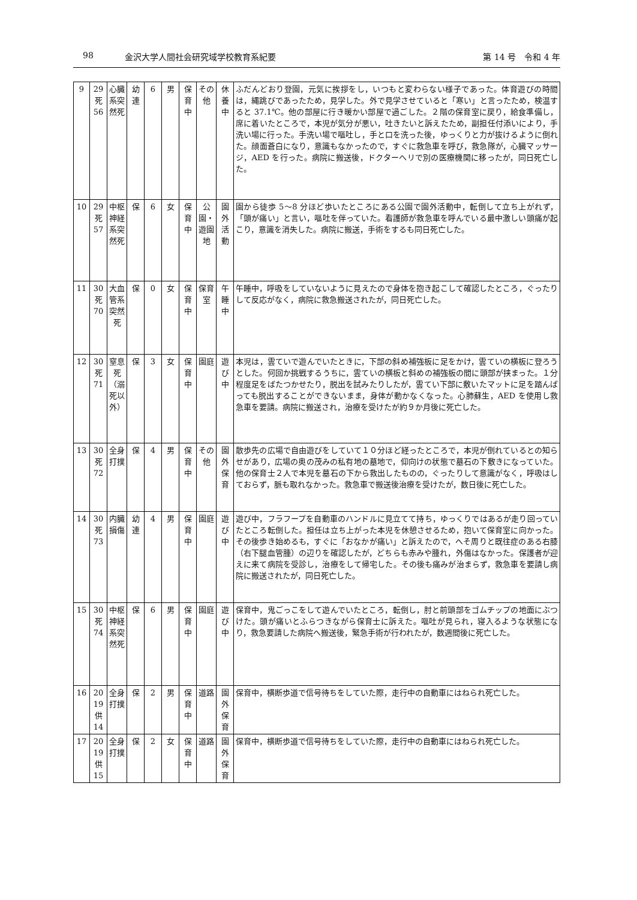98 金沢大学人間社会研究域学校教育系紀要 第 14 号　令和 4 年
| 9 | 29 死 56 | 心臓系突然死 | 幼連 | 6 | 男 | 保育中 | その他 | 休養中 | ふだんどおり登園，元気に挨拶をし，いつもと変わらない様子であった。体育遊びの時間は，縄跳びであったため，見学した。外で見学させていると「寒い」と言ったため，検温すると 37.1℃。他の部屋に行き暖かい部屋で過ごした。２階の保育室に戻り，給食準備し，席に着いたところで，本児が気分が悪い，吐きたいと訴えたため，副担任付添いにより，手洗い場に行った。手洗い場で嘔吐し，手と口を洗った後，ゆっくりと力が抜けるように倒れた。顔面蒼白になり，意識もなかったので，すぐに救急車を呼び，救急隊が，心臓マッサージ，AED を行った。病院に搬送後，ドクターヘリで別の医療機関に移ったが，同日死亡した。 |
| 10 | 29 死 57 | 中枢神経系突然死 | 保 | 6 | 女 | 保育中 | 公園・遊園地 | 園外活動 | 園から徒歩 5〜8 分ほど歩いたところにある公園で園外活動中，転倒して立ち上がれず，「頭が痛い」と言い，嘔吐を伴っていた。看護師が救急車を呼んでいる最中激しい頭痛が起こり，意識を消失した。病院に搬送，手術をするも同日死亡した。 |
| 11 | 30 死 70 | 大血管系突然死 | 保 | 0 | 女 | 保育中 | 保育室 | 午睡中 | 午睡中，呼吸をしていないように見えたので身体を抱き起こして確認したところ，ぐったりして反応がなく，病院に救急搬送されたが，同日死亡した。 |
| 12 | 30 死 71 | 窒息死（溺死以外） | 保 | 3 | 女 | 保育中 | 園庭 | 遊び中 | 本児は，雲ていで遊んでいたときに，下部の斜め補強板に足をかけ，雲ていの横板に登ろうとした。何回か挑戦するうちに，雲ていの横板と斜めの補強板の間に頭部が挟まった。１分程度足をばたつかせたり，脱出を試みたりしたが，雲てい下部に敷いたマットに足を踏んばっても脱出することができないまま，身体が動かなくなった。心肺蘇生，AED を使用し救急車を要請。病院に搬送され，治療を受けたが約９か月後に死亡した。 |
| 13 | 30 死 72 | 全身打撲 | 保 | 4 | 男 | 保育中 | その他 | 園外保育 | 散歩先の広場で自由遊びをしていて１０分ほど経ったところで，本児が倒れているとの知らせがあり，広場の奥の茂みの私有地の墓地で，仰向けの状態で墓石の下敷きになっていた。他の保育士２人で本児を墓石の下から救出したものの，ぐったりして意識がなく，呼吸はしておらず，脈も取れなかった。救急車で搬送後治療を受けたが，数日後に死亡した。 |
| 14 | 30 死 73 | 内臓損傷 | 幼連 | 4 | 男 | 保育中 | 園庭 | 遊び中 | 遊び中，フラフープを自動車のハンドルに見立てて持ち，ゆっくりではあるが走り回っていたところ転倒した。担任は立ち上がった本児を休憩させるため，抱いて保育室に向かった。その後歩き始めるも，すぐに「おなかが痛い」と訴えたので，へそ周りと既往症のある右膝（右下腿血管腫）の辺りを確認したが，どちらも赤みや腫れ，外傷はなかった。保護者が迎えに来て病院を受診し，治療をして帰宅した。その後も痛みが治まらず，救急車を要請し病院に搬送されたが，同日死亡した。 |
| 15 | 30 死 74 | 中枢神経系突然死 | 保 | 6 | 男 | 保育中 | 園庭 | 遊び中 | 保育中，鬼ごっこをして遊んでいたところ，転倒し，肘と前頭部をゴムチップの地面にぶつけた。頭が痛いとふらつきながら保育士に訴えた。嘔吐が見られ，寝入るような状態になり，救急要請した病院へ搬送後，緊急手術が行われたが，数週間後に死亡した。 |
| 16 | 20 19 供 14 | 全身打撲 | 保 | 2 | 男 | 保育中 | 道路 | 園外保育 | 保育中，横断歩道で信号待ちをしていた際，走行中の自動車にはねられ死亡した。 |
| 17 | 20 19 供 15 | 全身打撲 | 保 | 2 | 女 | 保育中 | 道路 | 園外保育 | 保育中，横断歩道で信号待ちをしていた際，走行中の自動車にはねられ死亡した。 |